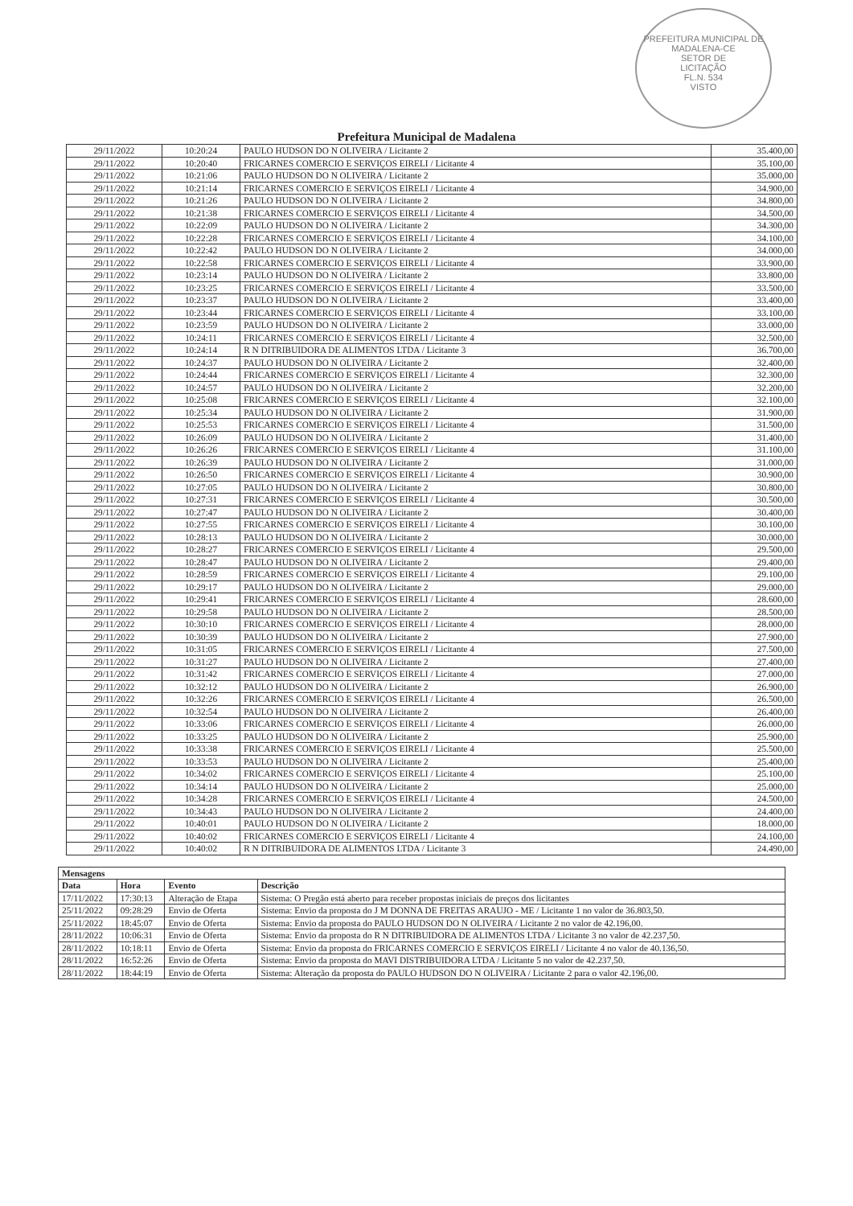PREFEITURA MUNICIPAL DE MADALENA-CE
SETOR DE
LICITAÇÃO
FL.N. 534
VISTO
Prefeitura Municipal de Madalena
| 29/11/2022 | 10:20:24 | PAULO HUDSON DO N OLIVEIRA / Licitante 2 | 35.400,00 |
| 29/11/2022 | 10:20:40 | FRICARNES COMERCIO E SERVIÇOS EIRELI / Licitante 4 | 35.100,00 |
| 29/11/2022 | 10:21:06 | PAULO HUDSON DO N OLIVEIRA / Licitante 2 | 35.000,00 |
| 29/11/2022 | 10:21:14 | FRICARNES COMERCIO E SERVIÇOS EIRELI / Licitante 4 | 34.900,00 |
| 29/11/2022 | 10:21:26 | PAULO HUDSON DO N OLIVEIRA / Licitante 2 | 34.800,00 |
| 29/11/2022 | 10:21:38 | FRICARNES COMERCIO E SERVIÇOS EIRELI / Licitante 4 | 34.500,00 |
| 29/11/2022 | 10:22:09 | PAULO HUDSON DO N OLIVEIRA / Licitante 2 | 34.300,00 |
| 29/11/2022 | 10:22:28 | FRICARNES COMERCIO E SERVIÇOS EIRELI / Licitante 4 | 34.100,00 |
| 29/11/2022 | 10:22:42 | PAULO HUDSON DO N OLIVEIRA / Licitante 2 | 34.000,00 |
| 29/11/2022 | 10:22:58 | FRICARNES COMERCIO E SERVIÇOS EIRELI / Licitante 4 | 33.900,00 |
| 29/11/2022 | 10:23:14 | PAULO HUDSON DO N OLIVEIRA / Licitante 2 | 33.800,00 |
| 29/11/2022 | 10:23:25 | FRICARNES COMERCIO E SERVIÇOS EIRELI / Licitante 4 | 33.500,00 |
| 29/11/2022 | 10:23:37 | PAULO HUDSON DO N OLIVEIRA / Licitante 2 | 33.400,00 |
| 29/11/2022 | 10:23:44 | FRICARNES COMERCIO E SERVIÇOS EIRELI / Licitante 4 | 33.100,00 |
| 29/11/2022 | 10:23:59 | PAULO HUDSON DO N OLIVEIRA / Licitante 2 | 33.000,00 |
| 29/11/2022 | 10:24:11 | FRICARNES COMERCIO E SERVIÇOS EIRELI / Licitante 4 | 32.500,00 |
| 29/11/2022 | 10:24:14 | R N DITRIBUIDORA DE ALIMENTOS LTDA / Licitante 3 | 36.700,00 |
| 29/11/2022 | 10:24:37 | PAULO HUDSON DO N OLIVEIRA / Licitante 2 | 32.400,00 |
| 29/11/2022 | 10:24:44 | FRICARNES COMERCIO E SERVIÇOS EIRELI / Licitante 4 | 32.300,00 |
| 29/11/2022 | 10:24:57 | PAULO HUDSON DO N OLIVEIRA / Licitante 2 | 32.200,00 |
| 29/11/2022 | 10:25:08 | FRICARNES COMERCIO E SERVIÇOS EIRELI / Licitante 4 | 32.100,00 |
| 29/11/2022 | 10:25:34 | PAULO HUDSON DO N OLIVEIRA / Licitante 2 | 31.900,00 |
| 29/11/2022 | 10:25:53 | FRICARNES COMERCIO E SERVIÇOS EIRELI / Licitante 4 | 31.500,00 |
| 29/11/2022 | 10:26:09 | PAULO HUDSON DO N OLIVEIRA / Licitante 2 | 31.400,00 |
| 29/11/2022 | 10:26:26 | FRICARNES COMERCIO E SERVIÇOS EIRELI / Licitante 4 | 31.100,00 |
| 29/11/2022 | 10:26:39 | PAULO HUDSON DO N OLIVEIRA / Licitante 2 | 31.000,00 |
| 29/11/2022 | 10:26:50 | FRICARNES COMERCIO E SERVIÇOS EIRELI / Licitante 4 | 30.900,00 |
| 29/11/2022 | 10:27:05 | PAULO HUDSON DO N OLIVEIRA / Licitante 2 | 30.800,00 |
| 29/11/2022 | 10:27:31 | FRICARNES COMERCIO E SERVIÇOS EIRELI / Licitante 4 | 30.500,00 |
| 29/11/2022 | 10:27:47 | PAULO HUDSON DO N OLIVEIRA / Licitante 2 | 30.400,00 |
| 29/11/2022 | 10:27:55 | FRICARNES COMERCIO E SERVIÇOS EIRELI / Licitante 4 | 30.100,00 |
| 29/11/2022 | 10:28:13 | PAULO HUDSON DO N OLIVEIRA / Licitante 2 | 30.000,00 |
| 29/11/2022 | 10:28:27 | FRICARNES COMERCIO E SERVIÇOS EIRELI / Licitante 4 | 29.500,00 |
| 29/11/2022 | 10:28:47 | PAULO HUDSON DO N OLIVEIRA / Licitante 2 | 29.400,00 |
| 29/11/2022 | 10:28:59 | FRICARNES COMERCIO E SERVIÇOS EIRELI / Licitante 4 | 29.100,00 |
| 29/11/2022 | 10:29:17 | PAULO HUDSON DO N OLIVEIRA / Licitante 2 | 29.000,00 |
| 29/11/2022 | 10:29:41 | FRICARNES COMERCIO E SERVIÇOS EIRELI / Licitante 4 | 28.600,00 |
| 29/11/2022 | 10:29:58 | PAULO HUDSON DO N OLIVEIRA / Licitante 2 | 28.500,00 |
| 29/11/2022 | 10:30:10 | FRICARNES COMERCIO E SERVIÇOS EIRELI / Licitante 4 | 28.000,00 |
| 29/11/2022 | 10:30:39 | PAULO HUDSON DO N OLIVEIRA / Licitante 2 | 27.900,00 |
| 29/11/2022 | 10:31:05 | FRICARNES COMERCIO E SERVIÇOS EIRELI / Licitante 4 | 27.500,00 |
| 29/11/2022 | 10:31:27 | PAULO HUDSON DO N OLIVEIRA / Licitante 2 | 27.400,00 |
| 29/11/2022 | 10:31:42 | FRICARNES COMERCIO E SERVIÇOS EIRELI / Licitante 4 | 27.000,00 |
| 29/11/2022 | 10:32:12 | PAULO HUDSON DO N OLIVEIRA / Licitante 2 | 26.900,00 |
| 29/11/2022 | 10:32:26 | FRICARNES COMERCIO E SERVIÇOS EIRELI / Licitante 4 | 26.500,00 |
| 29/11/2022 | 10:32:54 | PAULO HUDSON DO N OLIVEIRA / Licitante 2 | 26.400,00 |
| 29/11/2022 | 10:33:06 | FRICARNES COMERCIO E SERVIÇOS EIRELI / Licitante 4 | 26.000,00 |
| 29/11/2022 | 10:33:25 | PAULO HUDSON DO N OLIVEIRA / Licitante 2 | 25.900,00 |
| 29/11/2022 | 10:33:38 | FRICARNES COMERCIO E SERVIÇOS EIRELI / Licitante 4 | 25.500,00 |
| 29/11/2022 | 10:33:53 | PAULO HUDSON DO N OLIVEIRA / Licitante 2 | 25.400,00 |
| 29/11/2022 | 10:34:02 | FRICARNES COMERCIO E SERVIÇOS EIRELI / Licitante 4 | 25.100,00 |
| 29/11/2022 | 10:34:14 | PAULO HUDSON DO N OLIVEIRA / Licitante 2 | 25.000,00 |
| 29/11/2022 | 10:34:28 | FRICARNES COMERCIO E SERVIÇOS EIRELI / Licitante 4 | 24.500,00 |
| 29/11/2022 | 10:34:43 | PAULO HUDSON DO N OLIVEIRA / Licitante 2 | 24.400,00 |
| 29/11/2022 | 10:40:01 | PAULO HUDSON DO N OLIVEIRA / Licitante 2 | 18.000,00 |
| 29/11/2022 | 10:40:02 | FRICARNES COMERCIO E SERVIÇOS EIRELI / Licitante 4 | 24.100,00 |
| 29/11/2022 | 10:40:02 | R N DITRIBUIDORA DE ALIMENTOS LTDA / Licitante 3 | 24.490,00 |
| Mensagens | | | |
| --- | --- | --- | --- |
| Data | Hora | Evento | Descrição |
| 17/11/2022 | 17:30:13 | Alteração de Etapa | Sistema: O Pregão está aberto para receber propostas iniciais de preços dos licitantes |
| 25/11/2022 | 09:28:29 | Envio de Oferta | Sistema: Envio da proposta do J M DONNA DE FREITAS ARAUJO - ME / Licitante 1 no valor de 36.803,50. |
| 25/11/2022 | 18:45:07 | Envio de Oferta | Sistema: Envio da proposta do PAULO HUDSON DO N OLIVEIRA / Licitante 2 no valor de 42.196,00. |
| 28/11/2022 | 10:06:31 | Envio de Oferta | Sistema: Envio da proposta do R N DITRIBUIDORA DE ALIMENTOS LTDA / Licitante 3 no valor de 42.237,50. |
| 28/11/2022 | 10:18:11 | Envio de Oferta | Sistema: Envio da proposta do FRICARNES COMERCIO E SERVIÇOS EIRELI / Licitante 4 no valor de 40.136,50. |
| 28/11/2022 | 16:52:26 | Envio de Oferta | Sistema: Envio da proposta do MAVI DISTRIBUIDORA LTDA / Licitante 5 no valor de 42.237,50. |
| 28/11/2022 | 18:44:19 | Envio de Oferta | Sistema: Alteração da proposta do PAULO HUDSON DO N OLIVEIRA / Licitante 2 para o valor 42.196,00. |